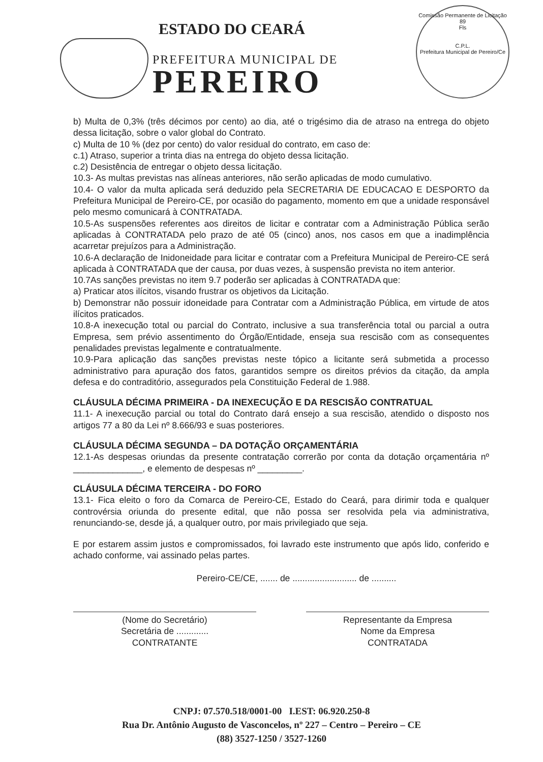ESTADO DO CEARÁ
PREFEITURA MUNICIPAL DE
PEREIRO
Comissão Permanente de Licitação
89
Fls
C.P.L.
Prefeitura Municipal de Pereiro/Ce
b) Multa de 0,3% (três décimos por cento) ao dia, até o trigésimo dia de atraso na entrega do objeto dessa licitação, sobre o valor global do Contrato.
c) Multa de 10 % (dez por cento) do valor residual do contrato, em caso de:
c.1) Atraso, superior a trinta dias na entrega do objeto dessa licitação.
c.2) Desistência de entregar o objeto dessa licitação.
10.3- As multas previstas nas alíneas anteriores, não serão aplicadas de modo cumulativo.
10.4- O valor da multa aplicada será deduzido pela SECRETARIA DE EDUCACAO E DESPORTO da Prefeitura Municipal de Pereiro-CE, por ocasião do pagamento, momento em que a unidade responsável pelo mesmo comunicará à CONTRATADA.
10.5-As suspensões referentes aos direitos de licitar e contratar com a Administração Pública serão aplicadas à CONTRATADA pelo prazo de até 05 (cinco) anos, nos casos em que a inadimplência acarretar prejuízos para a Administração.
10.6-A declaração de Inidoneidade para licitar e contratar com a Prefeitura Municipal de Pereiro-CE será aplicada à CONTRATADA que der causa, por duas vezes, à suspensão prevista no item anterior.
10.7As sanções previstas no item 9.7 poderão ser aplicadas à CONTRATADA que:
a) Praticar atos ilícitos, visando frustrar os objetivos da Licitação.
b) Demonstrar não possuir idoneidade para Contratar com a Administração Pública, em virtude de atos ilícitos praticados.
10.8-A inexecução total ou parcial do Contrato, inclusive a sua transferência total ou parcial a outra Empresa, sem prévio assentimento do Órgão/Entidade, enseja sua rescisão com as consequentes penalidades previstas legalmente e contratualmente.
10.9-Para aplicação das sanções previstas neste tópico a licitante será submetida a processo administrativo para apuração dos fatos, garantidos sempre os direitos prévios da citação, da ampla defesa e do contraditório, assegurados pela Constituição Federal de 1.988.
CLÁUSULA DÉCIMA PRIMEIRA - DA INEXECUÇÃO E DA RESCISÃO CONTRATUAL
11.1- A inexecução parcial ou total do Contrato dará ensejo a sua rescisão, atendido o disposto nos artigos 77 a 80 da Lei nº 8.666/93 e suas posteriores.
CLÁUSULA DÉCIMA SEGUNDA – DA DOTAÇÃO ORÇAMENTÁRIA
12.1-As despesas oriundas da presente contratação correrão por conta da dotação orçamentária nº ______________, e elemento de despesas nº _________.
CLÁUSULA DÉCIMA TERCEIRA - DO FORO
13.1- Fica eleito o foro da Comarca de Pereiro-CE, Estado do Ceará, para dirimir toda e qualquer controvérsia oriunda do presente edital, que não possa ser resolvida pela via administrativa, renunciando-se, desde já, a qualquer outro, por mais privilegiado que seja.
E por estarem assim justos e compromissados, foi lavrado este instrumento que após lido, conferido e achado conforme, vai assinado pelas partes.
Pereiro-CE/CE, ....... de .......................... de ..........
(Nome do Secretário)
Secretária de .............
CONTRATANTE
Representante da Empresa
Nome da Empresa
CONTRATADA
CNPJ: 07.570.518/0001-00 I.EST: 06.920.250-8
Rua Dr. Antônio Augusto de Vasconcelos, nº 227 – Centro – Pereiro – CE
(88) 3527-1250 / 3527-1260